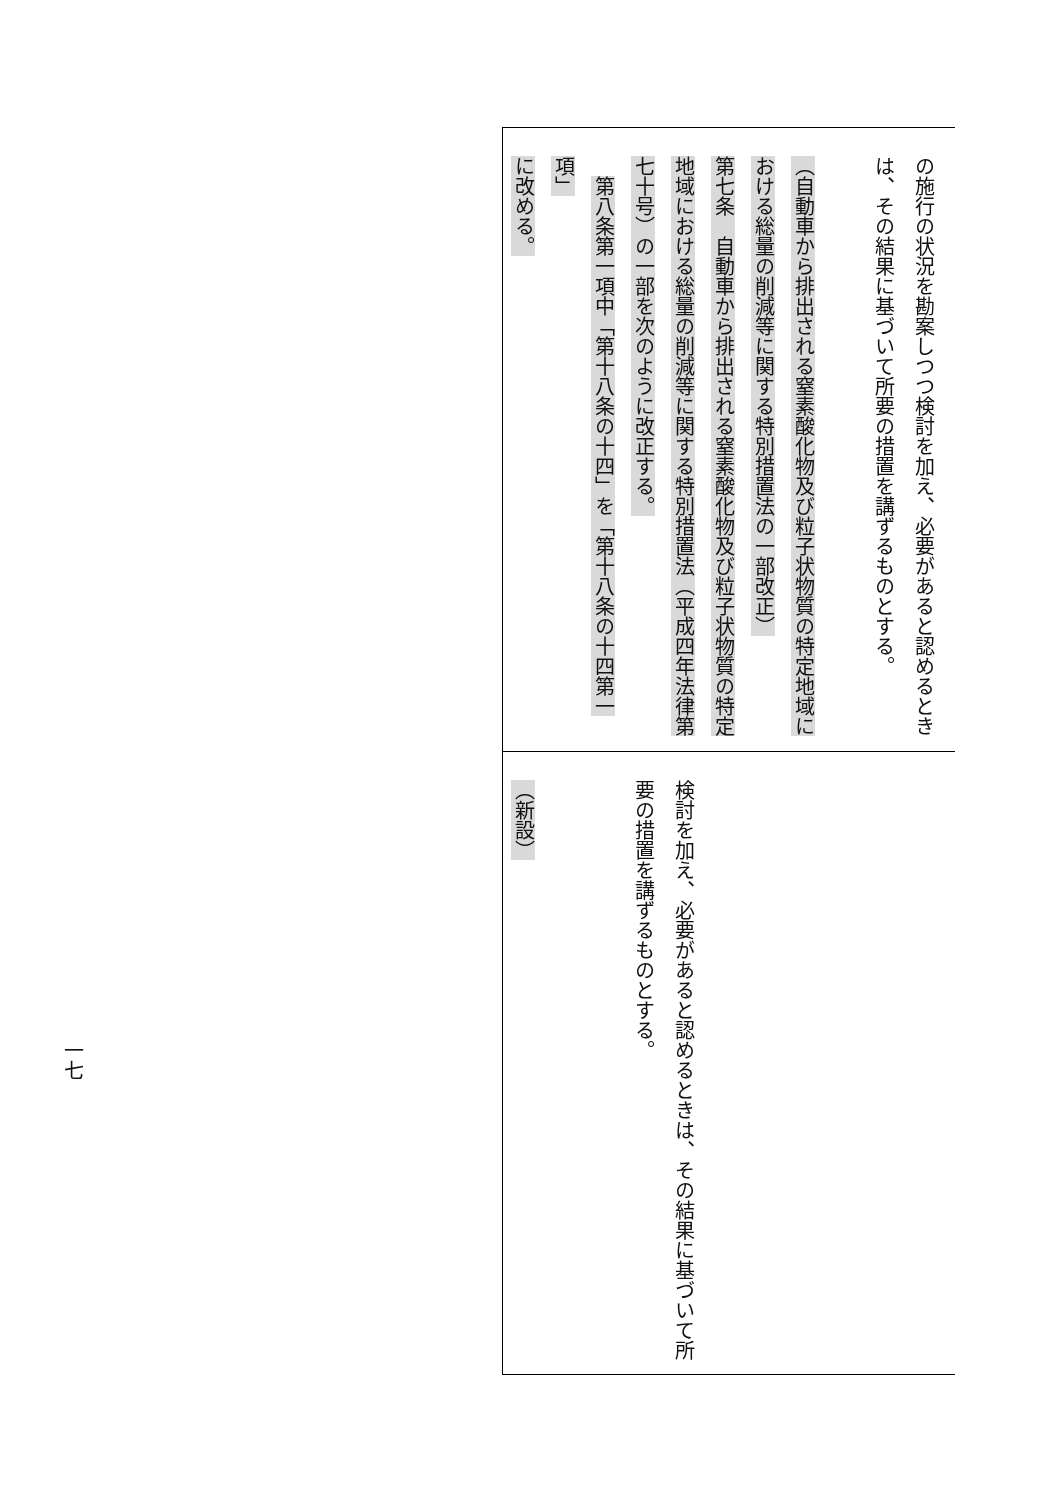| の施行の状況を勘案しつつ検討を加え、必要があると認めるとき は、その結果に基づいて所要の措置を講ずるものとする。 （自動車から排出される窒素酸化物及び粒子状物質の特定地域に おける総量の削減等に関する特別措置法の一部改正） 第七条 自動車から排出される窒素酸化物及び粒子状物質の特定 地域における総量の削減等に関する特別措置法（平成四年法律第 七十号）の一部を次のように改正する。 第八条第一項中「第十八条の十四」を「第十八条の十四第一項」 に改める。 |
| 検討を加え、必要があると認めるときは、その結果に基づいて所 要の措置を講ずるものとする。 （新設） |
一七